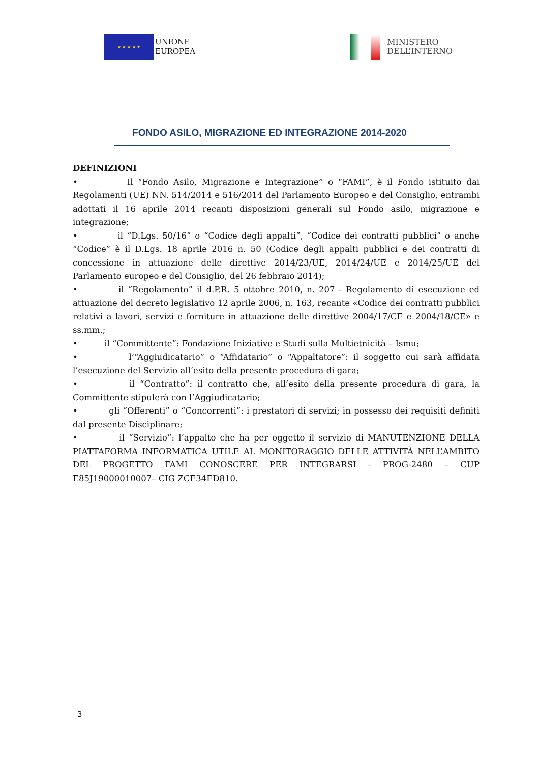★ ★ ★ ★ ★
UNIONE
EUROPEA
MINISTERO
DELL’INTERNO
FONDO ASILO, MIGRAZIONE ED INTEGRAZIONE 2014-2020
DEFINIZIONI
• Il “Fondo Asilo, Migrazione e Integrazione” o “FAMI”, è il Fondo istituito dai Regolamenti (UE) NN. 514/2014 e 516/2014 del Parlamento Europeo e del Consiglio, entrambi adottati il 16 aprile 2014 recanti disposizioni generali sul Fondo asilo, migrazione e integrazione;
• il “D.Lgs. 50/16” o “Codice degli appalti”, “Codice dei contratti pubblici” o anche “Codice” è il D.Lgs. 18 aprile 2016 n. 50 (Codice degli appalti pubblici e dei contratti di concessione in attuazione delle direttive 2014/23/UE, 2014/24/UE e 2014/25/UE del Parlamento europeo e del Consiglio, del 26 febbraio 2014);
• il “Regolamento” il d.P.R. 5 ottobre 2010, n. 207 - Regolamento di esecuzione ed attuazione del decreto legislativo 12 aprile 2006, n. 163, recante «Codice dei contratti pubblici relativi a lavori, servizi e forniture in attuazione delle direttive 2004/17/CE e 2004/18/CE» e ss.mm.;
• il “Committente”: Fondazione Iniziative e Studi sulla Multietnicità – Ismu;
• l’“Aggiudicatario” o “Affidatario” o “Appaltatore”: il soggetto cui sarà affidata l’esecuzione del Servizio all’esito della presente procedura di gara;
• il “Contratto”: il contratto che, all’esito della presente procedura di gara, la Committente stipulerà con l’Aggiudicatario;
• gli “Offerenti” o “Concorrenti”: i prestatori di servizi; in possesso dei requisiti definiti dal presente Disciplinare;
• il “Servizio”: l’appalto che ha per oggetto il servizio di MANUTENZIONE DELLA PIATTAFORMA INFORMATICA UTILE AL MONITORAGGIO DELLE ATTIVITÀ NELL’AMBITO DEL PROGETTO FAMI CONOSCERE PER INTEGRARSI - PROG-2480 – CUP E85J19000010007– CIG ZCE34ED810.
3